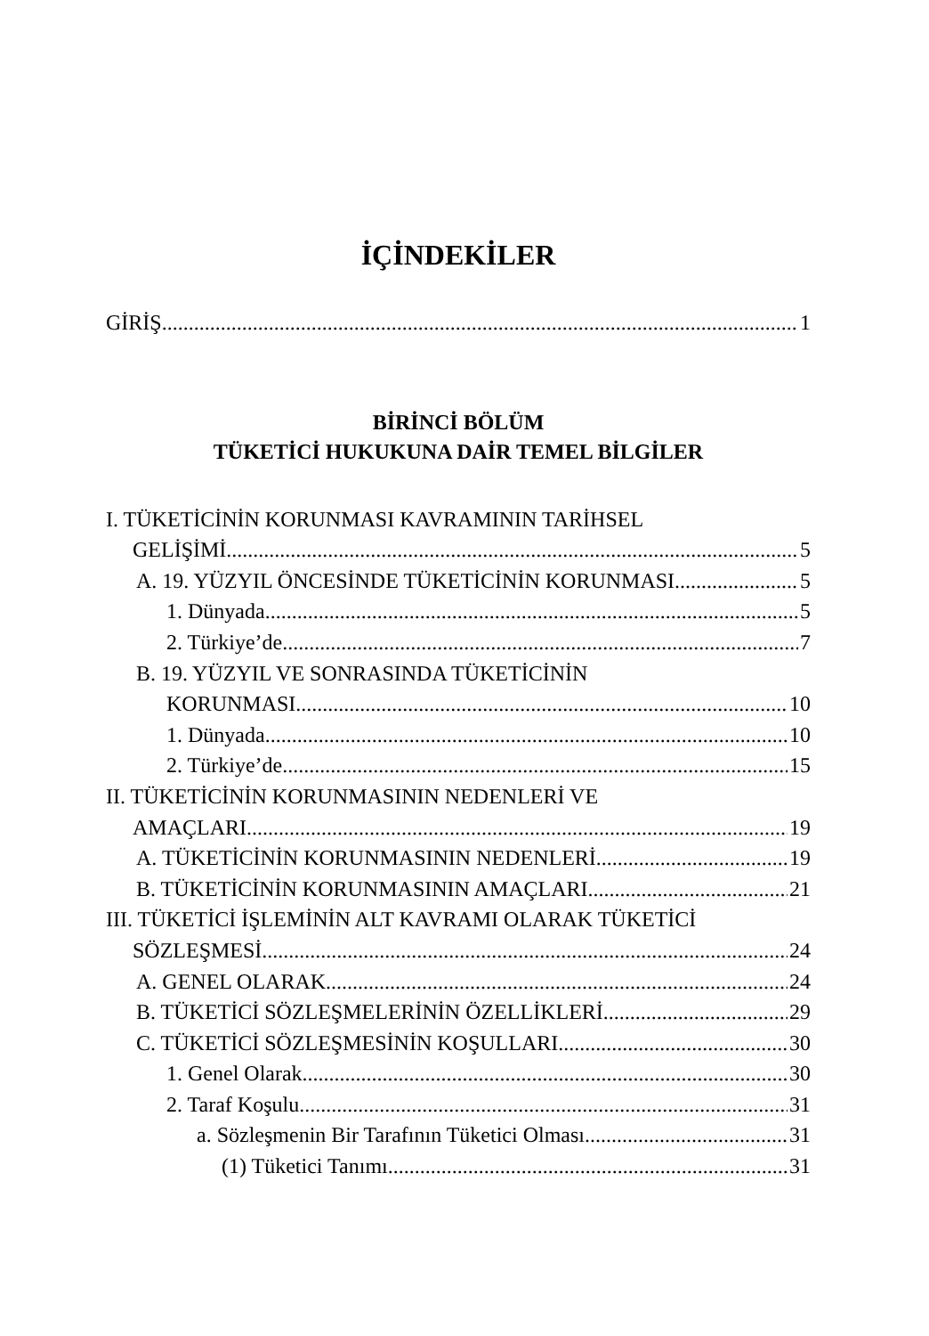İÇİNDEKİLER
GİRİŞ 1
BİRİNCİ BÖLÜM
TÜKETİCİ HUKUKUNA DAİR TEMEL BİLGİLER
I. TÜKETİCİNİN KORUNMASI KAVRAMININ TARİHSEL
GELİŞİMİ 5
A. 19. YÜZYIL ÖNCESİNDE TÜKETİCİNİN KORUNMASI 5
1. Dünyada 5
2. Türkiye’de 7
B. 19. YÜZYIL VE SONRASINDA TÜKETİCİNİN
KORUNMASI 10
1. Dünyada 10
2. Türkiye’de 15
II. TÜKETİCİNİN KORUNMASININ NEDENLERİ VE
AMAÇLARI 19
A. TÜKETİCİNİN KORUNMASININ NEDENLERİ 19
B. TÜKETİCİNİN KORUNMASININ AMAÇLARI 21
III. TÜKETİCİ İŞLEMİNİN ALT KAVRAMI OLARAK TÜKETİCİ
SÖZLEŞMESİ 24
A. GENEL OLARAK 24
B. TÜKETİCİ SÖZLEŞMELERİNİN ÖZELLİKLERİ 29
C. TÜKETİCİ SÖZLEŞMESİNİN KOŞULLARI 30
1. Genel Olarak 30
2. Taraf Koşulu 31
a. Sözleşmenin Bir Tarafının Tüketici Olması 31
(1) Tüketici Tanımı 31